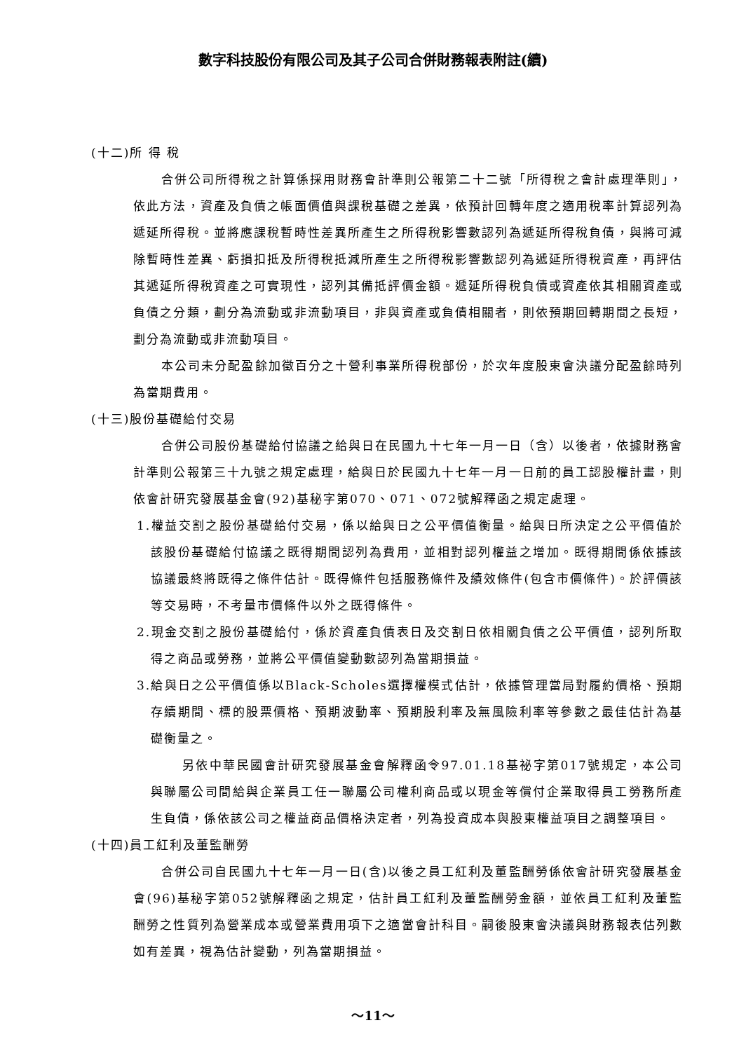數字科技股份有限公司及其子公司合併財務報表附註(續)
(十二)所 得 稅
合併公司所得稅之計算係採用財務會計準則公報第二十二號「所得稅之會計處理準則」，依此方法，資產及負債之帳面價值與課稅基礎之差異，依預計回轉年度之適用稅率計算認列為遞延所得稅。並將應課稅暫時性差異所產生之所得稅影響數認列為遞延所得稅負債，與將可減除暫時性差異、虧損扣抵及所得稅抵減所產生之所得稅影響數認列為遞延所得稅資產，再評估其遞延所得稅資產之可實現性，認列其備抵評價金額。遞延所得稅負債或資產依其相關資產或負債之分類，劃分為流動或非流動項目，非與資產或負債相關者，則依預期回轉期間之長短，劃分為流動或非流動項目。
本公司未分配盈餘加徵百分之十營利事業所得稅部份，於次年度股東會決議分配盈餘時列為當期費用。
(十三)股份基礎給付交易
合併公司股份基礎給付協議之給與日在民國九十七年一月一日（含）以後者，依據財務會計準則公報第三十九號之規定處理，給與日於民國九十七年一月一日前的員工認股權計畫，則依會計研究發展基金會(92)基秘字第070、071、072號解釋函之規定處理。
1.權益交割之股份基礎給付交易，係以給與日之公平價值衡量。給與日所決定之公平價值於該股份基礎給付協議之既得期間認列為費用，並相對認列權益之增加。既得期間係依據該協議最終將既得之條件估計。既得條件包括服務條件及績效條件(包含市價條件)。於評價該等交易時，不考量市價條件以外之既得條件。
2.現金交割之股份基礎給付，係於資產負債表日及交割日依相關負債之公平價值，認列所取得之商品或勞務，並將公平價值變動數認列為當期損益。
3.給與日之公平價值係以Black-Scholes選擇權模式估計，依據管理當局對履約價格、預期存續期間、標的股票價格、預期波動率、預期股利率及無風險利率等參數之最佳估計為基礎衡量之。
另依中華民國會計研究發展基金會解釋函令97.01.18基祕字第017號規定，本公司與聯屬公司間給與企業員工任一聯屬公司權利商品或以現金等償付企業取得員工勞務所產生負債，係依該公司之權益商品價格決定者，列為投資成本與股東權益項目之調整項目。
(十四)員工紅利及董監酬勞
合併公司自民國九十七年一月一日(含)以後之員工紅利及董監酬勞係依會計研究發展基金會(96)基秘字第052號解釋函之規定，估計員工紅利及董監酬勞金額，並依員工紅利及董監酬勞之性質列為營業成本或營業費用項下之適當會計科目。嗣後股東會決議與財務報表估列數如有差異，視為估計變動，列為當期損益。
～11～